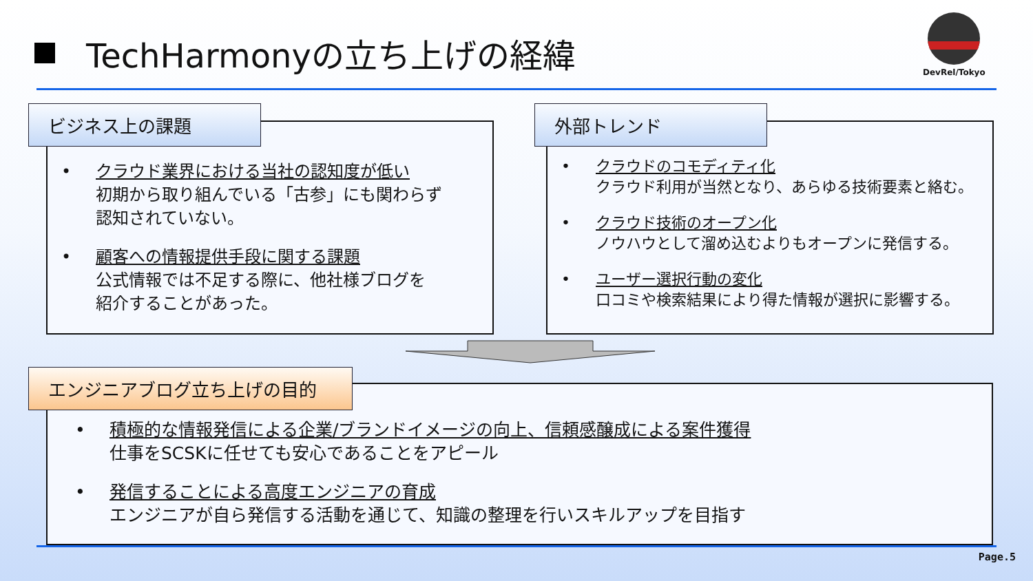TechHarmonyの立ち上げの経緯
DevRel/Tokyo
• クラウド業界における当社の認知度が低い
初期から取り組んでいる「古参」にも関わらず
認知されていない。
• 顧客への情報提供手段に関する課題
公式情報では不足する際に、他社様ブログを
紹介することがあった。
ビジネス上の課題
• クラウドのコモディティ化
クラウド利用が当然となり、あらゆる技術要素と絡む。
• クラウド技術のオープン化
ノウハウとして溜め込むよりもオープンに発信する。
• ユーザー選択行動の変化
口コミや検索結果により得た情報が選択に影響する。
外部トレンド
• 積極的な情報発信による企業/ブランドイメージの向上、信頼感醸成による案件獲得
仕事をSCSKに任せても安心であることをアピール
• 発信することによる高度エンジニアの育成
エンジニアが自ら発信する活動を通じて、知識の整理を行いスキルアップを目指す
エンジニアブログ立ち上げの目的
Page.5